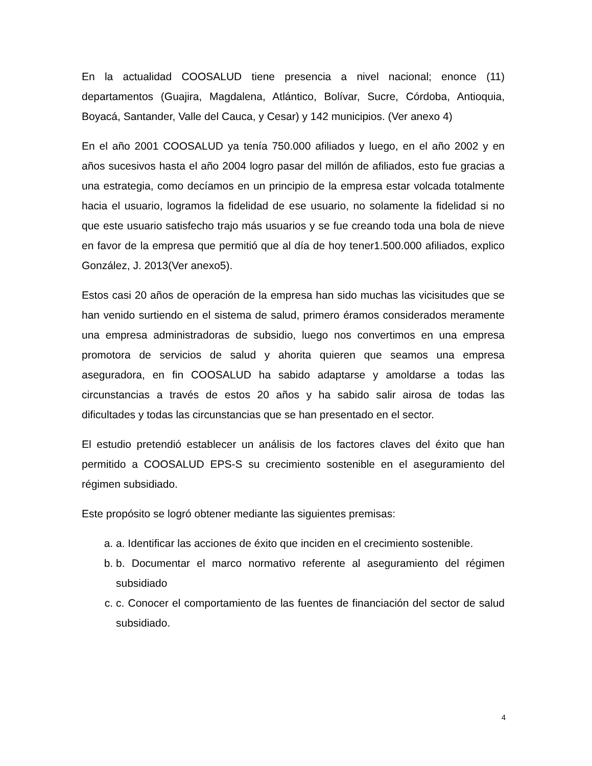En la actualidad COOSALUD tiene presencia a nivel nacional; enonce (11) departamentos (Guajira, Magdalena, Atlántico, Bolívar, Sucre, Córdoba, Antioquia, Boyacá, Santander, Valle del Cauca, y Cesar) y 142 municipios. (Ver anexo 4)
En el año 2001 COOSALUD ya tenía 750.000 afiliados y luego, en el año 2002 y en años sucesivos hasta el año 2004 logro pasar del millón de afiliados, esto fue gracias a una estrategia, como decíamos en un principio de la empresa estar volcada totalmente hacia el usuario, logramos la fidelidad de ese usuario, no solamente la fidelidad si no que este usuario satisfecho trajo más usuarios y se fue creando toda una bola de nieve en favor de la empresa que permitió que al día de hoy tener1.500.000 afiliados, explico González, J. 2013(Ver anexo5).
Estos casi 20 años de operación de la empresa han sido muchas las vicisitudes que se han venido surtiendo en el sistema de salud, primero éramos considerados meramente una empresa administradoras de subsidio, luego nos convertimos en una empresa promotora de servicios de salud y ahorita quieren que seamos una empresa aseguradora, en fin COOSALUD ha sabido adaptarse y amoldarse a todas las circunstancias a través de estos 20 años y ha sabido salir airosa de todas las dificultades y todas las circunstancias que se han presentado en el sector.
El estudio pretendió establecer un análisis de los factores claves del éxito que han permitido a COOSALUD EPS-S su crecimiento sostenible en el aseguramiento del régimen subsidiado.
Este propósito se logró obtener mediante las siguientes premisas:
a. a. Identificar las acciones de éxito que inciden en el crecimiento sostenible.
b. b. Documentar el marco normativo referente al aseguramiento del régimen subsidiado
c. c. Conocer el comportamiento de las fuentes de financiación del sector de salud subsidiado.
4